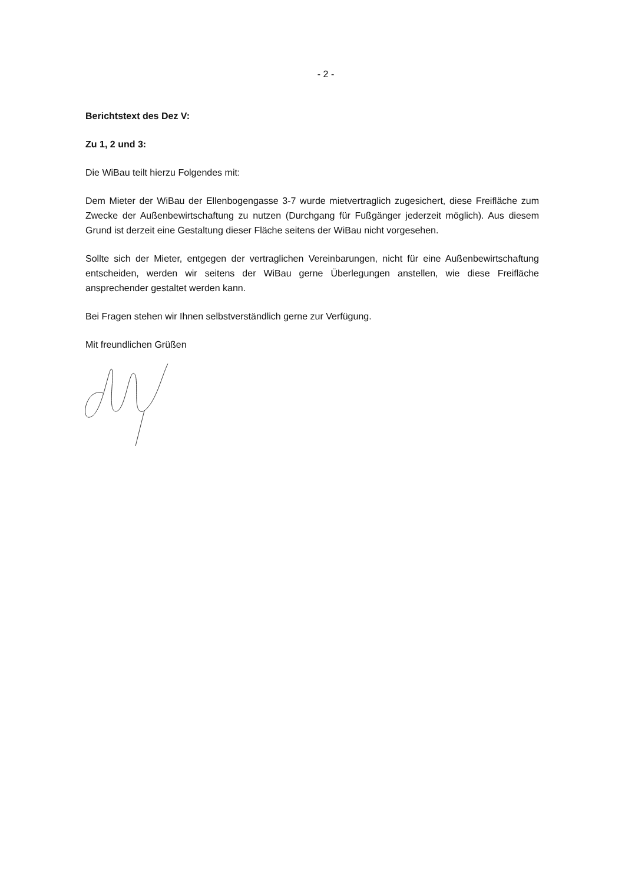- 2 -
Berichtstext des Dez V:
Zu 1, 2 und 3:
Die WiBau teilt hierzu Folgendes mit:
Dem Mieter der WiBau der Ellenbogengasse 3-7 wurde mietvertraglich zugesichert, diese Freifläche zum Zwecke der Außenbewirtschaftung zu nutzen (Durchgang für Fußgänger jederzeit möglich). Aus diesem Grund ist derzeit eine Gestaltung dieser Fläche seitens der WiBau nicht vorgesehen.
Sollte sich der Mieter, entgegen der vertraglichen Vereinbarungen, nicht für eine Außenbewirtschaftung entscheiden, werden wir seitens der WiBau gerne Überlegungen anstellen, wie diese Freifläche ansprechender gestaltet werden kann.
Bei Fragen stehen wir Ihnen selbstverständlich gerne zur Verfügung.
Mit freundlichen Grüßen